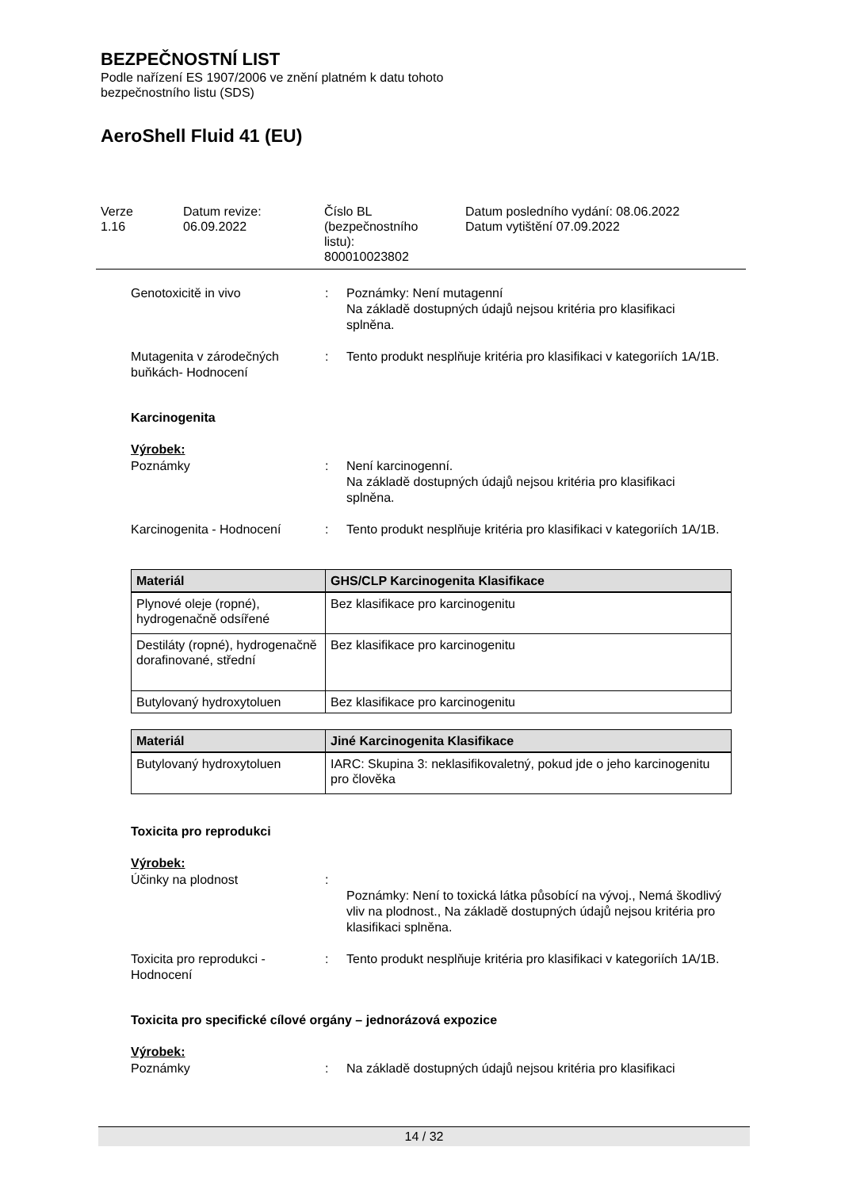BEZPEČNOSTNÍ LIST
Podle nařízení ES 1907/2006 ve znění platném k datu tohoto
bezpečnostního listu (SDS)
AeroShell Fluid 41 (EU)
Verze
1.16
Datum revize:
06.09.2022
Číslo BL
(bezpečnostního
listu):
800010023802
Datum posledního vydání: 08.06.2022
Datum vytištění 07.09.2022
Genotoxicitě in vivo : Poznámky: Není mutagenní
Na základě dostupných údajů nejsou kritéria pro klasifikaci splněna.
Mutagenita v zárodečných buňkách- Hodnocení
: Tento produkt nesplňuje kritéria pro klasifikaci v kategoriích 1A/1B.
Karcinogenita
Výrobek:
Poznámky : Není karcinogenní.
Na základě dostupných údajů nejsou kritéria pro klasifikaci splněna.
Karcinogenita - Hodnocení : Tento produkt nesplňuje kritéria pro klasifikaci v kategoriích 1A/1B.
| Materiál | GHS/CLP Karcinogenita Klasifikace |
| --- | --- |
| Plynové oleje (ropné), hydrogenačně odsířené | Bez klasifikace pro karcinogenitu |
| Destiláty (ropné), hydrogenačně dorafinované, střední | Bez klasifikace pro karcinogenitu |
| Butylovaný hydroxytoluen | Bez klasifikace pro karcinogenitu |
| Materiál | Jiné Karcinogenita Klasifikace |
| --- | --- |
| Butylovaný hydroxytoluen | IARC: Skupina 3: neklasifikovaletný, pokud jde o jeho karcinogenitu pro člověka |
Toxicita pro reprodukci
Výrobek:
Účinky na plodnost :
Poznámky: Není to toxická látka působící na vývoj., Nemá škodlivý vliv na plodnost., Na základě dostupných údajů nejsou kritéria pro klasifikaci splněna.
Toxicita pro reprodukci - Hodnocení
: Tento produkt nesplňuje kritéria pro klasifikaci v kategoriích 1A/1B.
Toxicita pro specifické cílové orgány – jednorázová expozice
Výrobek:
Poznámky : Na základě dostupných údajů nejsou kritéria pro klasifikaci
14 / 32